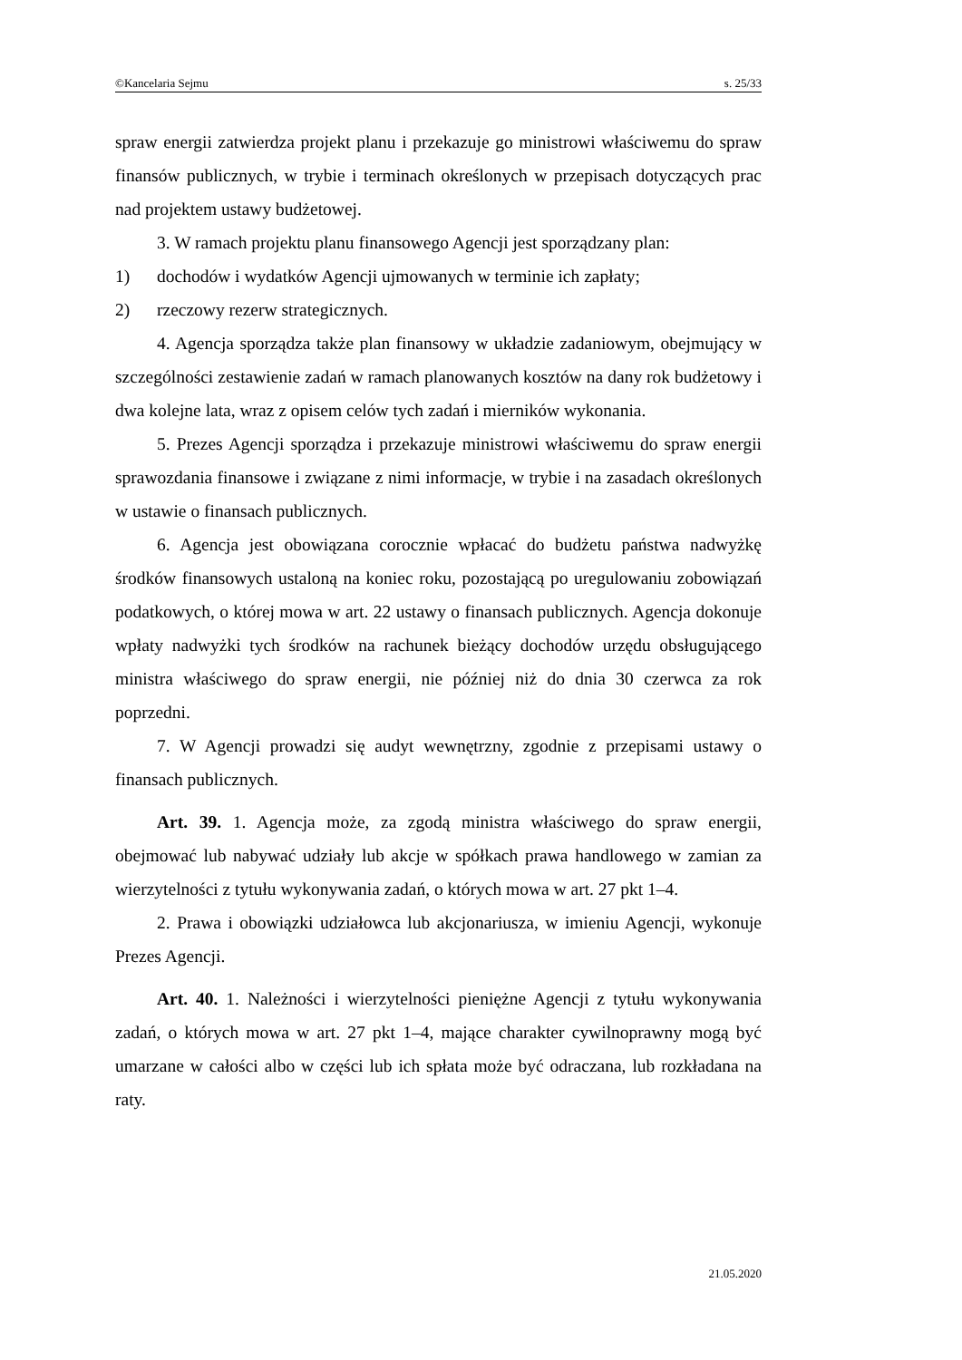©Kancelaria Sejmu s. 25/33
spraw energii zatwierdza projekt planu i przekazuje go ministrowi właściwemu do spraw finansów publicznych, w trybie i terminach określonych w przepisach dotyczących prac nad projektem ustawy budżetowej.
3. W ramach projektu planu finansowego Agencji jest sporządzany plan:
1) dochodów i wydatków Agencji ujmowanych w terminie ich zapłaty;
2) rzeczowy rezerw strategicznych.
4. Agencja sporządza także plan finansowy w układzie zadaniowym, obejmujący w szczególności zestawienie zadań w ramach planowanych kosztów na dany rok budżetowy i dwa kolejne lata, wraz z opisem celów tych zadań i mierników wykonania.
5. Prezes Agencji sporządza i przekazuje ministrowi właściwemu do spraw energii sprawozdania finansowe i związane z nimi informacje, w trybie i na zasadach określonych w ustawie o finansach publicznych.
6. Agencja jest obowiązana corocznie wpłacać do budżetu państwa nadwyżkę środków finansowych ustaloną na koniec roku, pozostającą po uregulowaniu zobowiązań podatkowych, o której mowa w art. 22 ustawy o finansach publicznych. Agencja dokonuje wpłaty nadwyżki tych środków na rachunek bieżący dochodów urzędu obsługującego ministra właściwego do spraw energii, nie później niż do dnia 30 czerwca za rok poprzedni.
7. W Agencji prowadzi się audyt wewnętrzny, zgodnie z przepisami ustawy o finansach publicznych.
Art. 39. 1. Agencja może, za zgodą ministra właściwego do spraw energii, obejmować lub nabywać udziały lub akcje w spółkach prawa handlowego w zamian za wierzytelności z tytułu wykonywania zadań, o których mowa w art. 27 pkt 1–4.
2. Prawa i obowiązki udziałowca lub akcjonariusza, w imieniu Agencji, wykonuje Prezes Agencji.
Art. 40. 1. Należności i wierzytelności pieniężne Agencji z tytułu wykonywania zadań, o których mowa w art. 27 pkt 1–4, mające charakter cywilnoprawny mogą być umarzane w całości albo w części lub ich spłata może być odraczana, lub rozkładana na raty.
21.05.2020